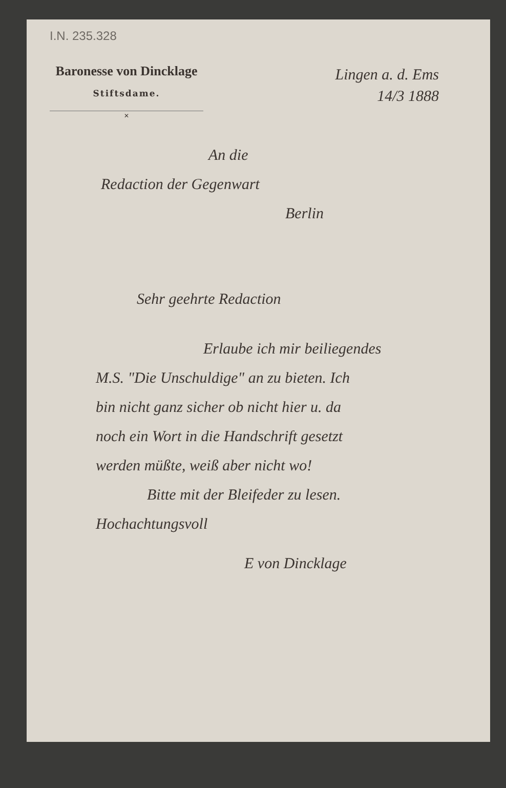I.N. 235.328
Baronesse von Dincklage
Stiftsdame.
✕
Lingen a. d. Ems
14/3 1888
An die
Redaction der Gegenwart
Berlin
Sehr geehrte Redaction
Erlaube ich mir beiliegendes
M.S. "Die Unschuldige" an zu bieten. Ich
bin nicht ganz sicher ob nicht hier u. da
noch ein Wort in die Handschrift gesetzt
werden müßte, weiß aber nicht wo!
Bitte mit der Bleifeder zu lesen.
Hochachtungsvoll
E von Dincklage